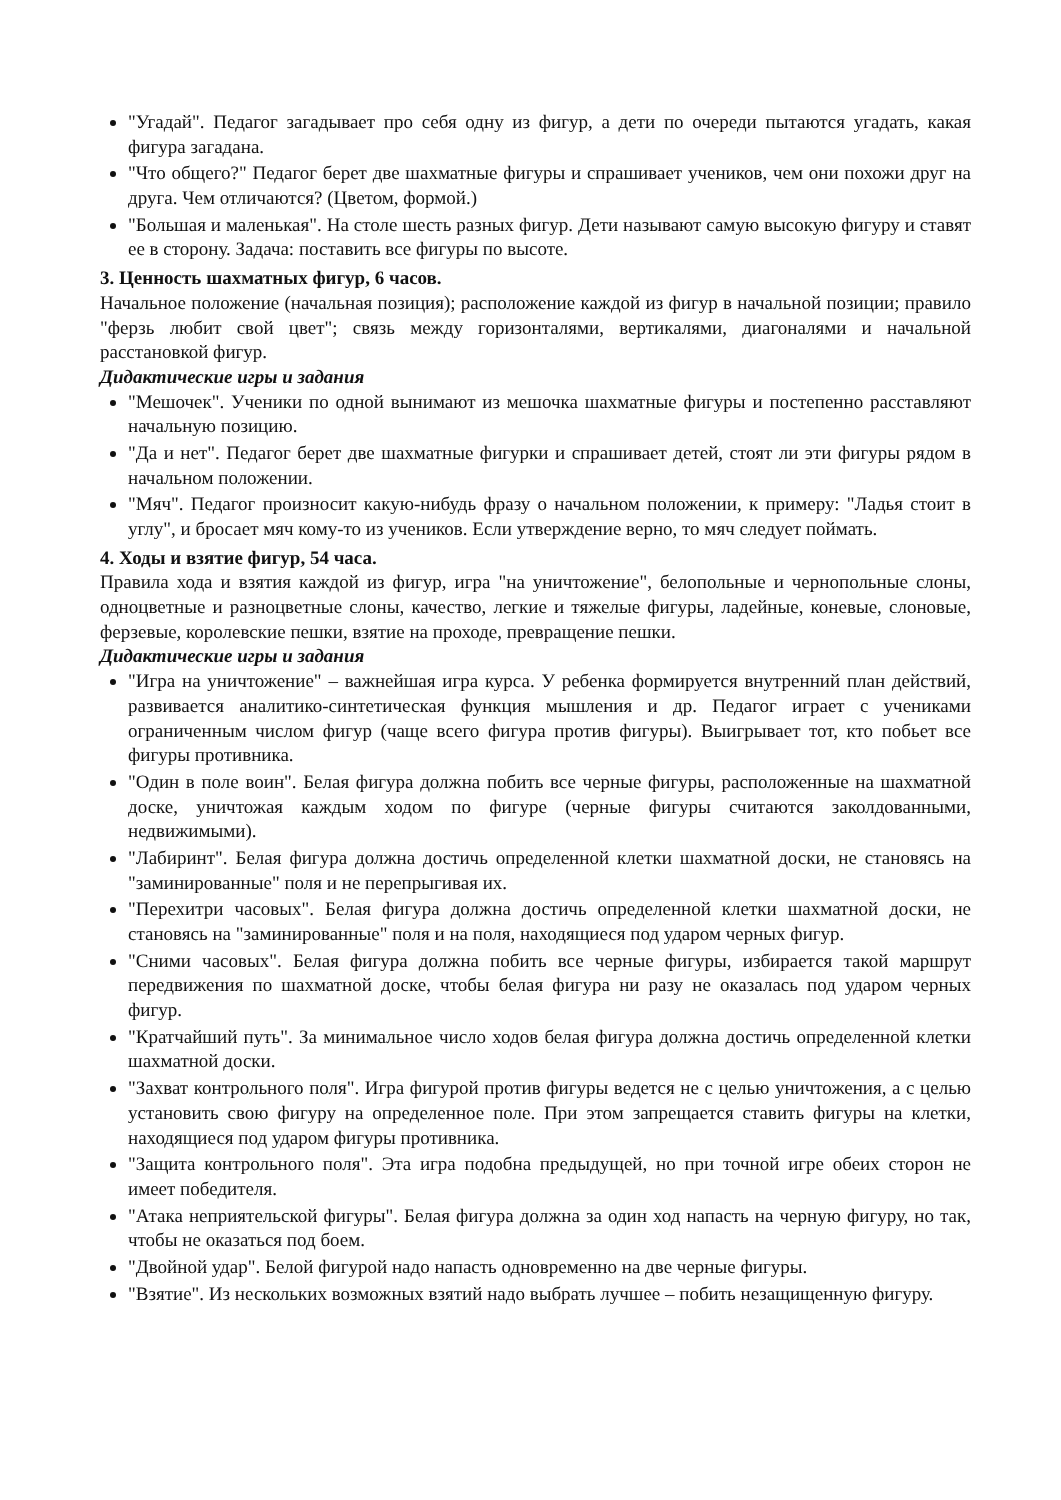"Угадай". Педагог загадывает про себя одну из фигур, а дети по очереди пытаются угадать, какая фигура загадана.
"Что общего?" Педагог берет две шахматные фигуры и спрашивает учеников, чем они похожи друг на друга. Чем отличаются? (Цветом, формой.)
"Большая и маленькая". На столе шесть разных фигур. Дети называют самую высокую фигуру и ставят ее в сторону. Задача: поставить все фигуры по высоте.
3. Ценность шахматных фигур, 6 часов.
Начальное положение (начальная позиция); расположение каждой из фигур в начальной позиции; правило "ферзь любит свой цвет"; связь между горизонталями, вертикалями, диагоналями и начальной расстановкой фигур.
Дидактические игры и задания
"Мешочек". Ученики по одной вынимают из мешочка шахматные фигуры и постепенно расставляют начальную позицию.
"Да и нет". Педагог берет две шахматные фигурки и спрашивает детей, стоят ли эти фигуры рядом в начальном положении.
"Мяч". Педагог произносит какую-нибудь фразу о начальном положении, к примеру: "Ладья стоит в углу", и бросает мяч кому-то из учеников. Если утверждение верно, то мяч следует поймать.
4. Ходы и взятие фигур, 54 часа.
Правила хода и взятия каждой из фигур, игра "на уничтожение", белопольные и чернопольные слоны, одноцветные и разноцветные слоны, качество, легкие и тяжелые фигуры, ладейные, коневые, слоновые, ферзевые, королевские пешки, взятие на проходе, превращение пешки.
Дидактические игры и задания
"Игра на уничтожение" – важнейшая игра курса. У ребенка формируется внутренний план действий, развивается аналитико-синтетическая функция мышления и др. Педагог играет с учениками ограниченным числом фигур (чаще всего фигура против фигуры). Выигрывает тот, кто побьет все фигуры противника.
"Один в поле воин". Белая фигура должна побить все черные фигуры, расположенные на шахматной доске, уничтожая каждым ходом по фигуре (черные фигуры считаются заколдованными, недвижимыми).
"Лабиринт". Белая фигура должна достичь определенной клетки шахматной доски, не становясь на "заминированные" поля и не перепрыгивая их.
"Перехитри часовых". Белая фигура должна достичь определенной клетки шахматной доски, не становясь на "заминированные" поля и на поля, находящиеся под ударом черных фигур.
"Сними часовых". Белая фигура должна побить все черные фигуры, избирается такой маршрут передвижения по шахматной доске, чтобы белая фигура ни разу не оказалась под ударом черных фигур.
"Кратчайший путь". За минимальное число ходов белая фигура должна достичь определенной клетки шахматной доски.
"Захват контрольного поля". Игра фигурой против фигуры ведется не с целью уничтожения, а с целью установить свою фигуру на определенное поле. При этом запрещается ставить фигуры на клетки, находящиеся под ударом фигуры противника.
"Защита контрольного поля". Эта игра подобна предыдущей, но при точной игре обеих сторон не имеет победителя.
"Атака неприятельской фигуры". Белая фигура должна за один ход напасть на черную фигуру, но так, чтобы не оказаться под боем.
"Двойной удар". Белой фигурой надо напасть одновременно на две черные фигуры.
"Взятие". Из нескольких возможных взятий надо выбрать лучшее – побить незащищенную фигуру.